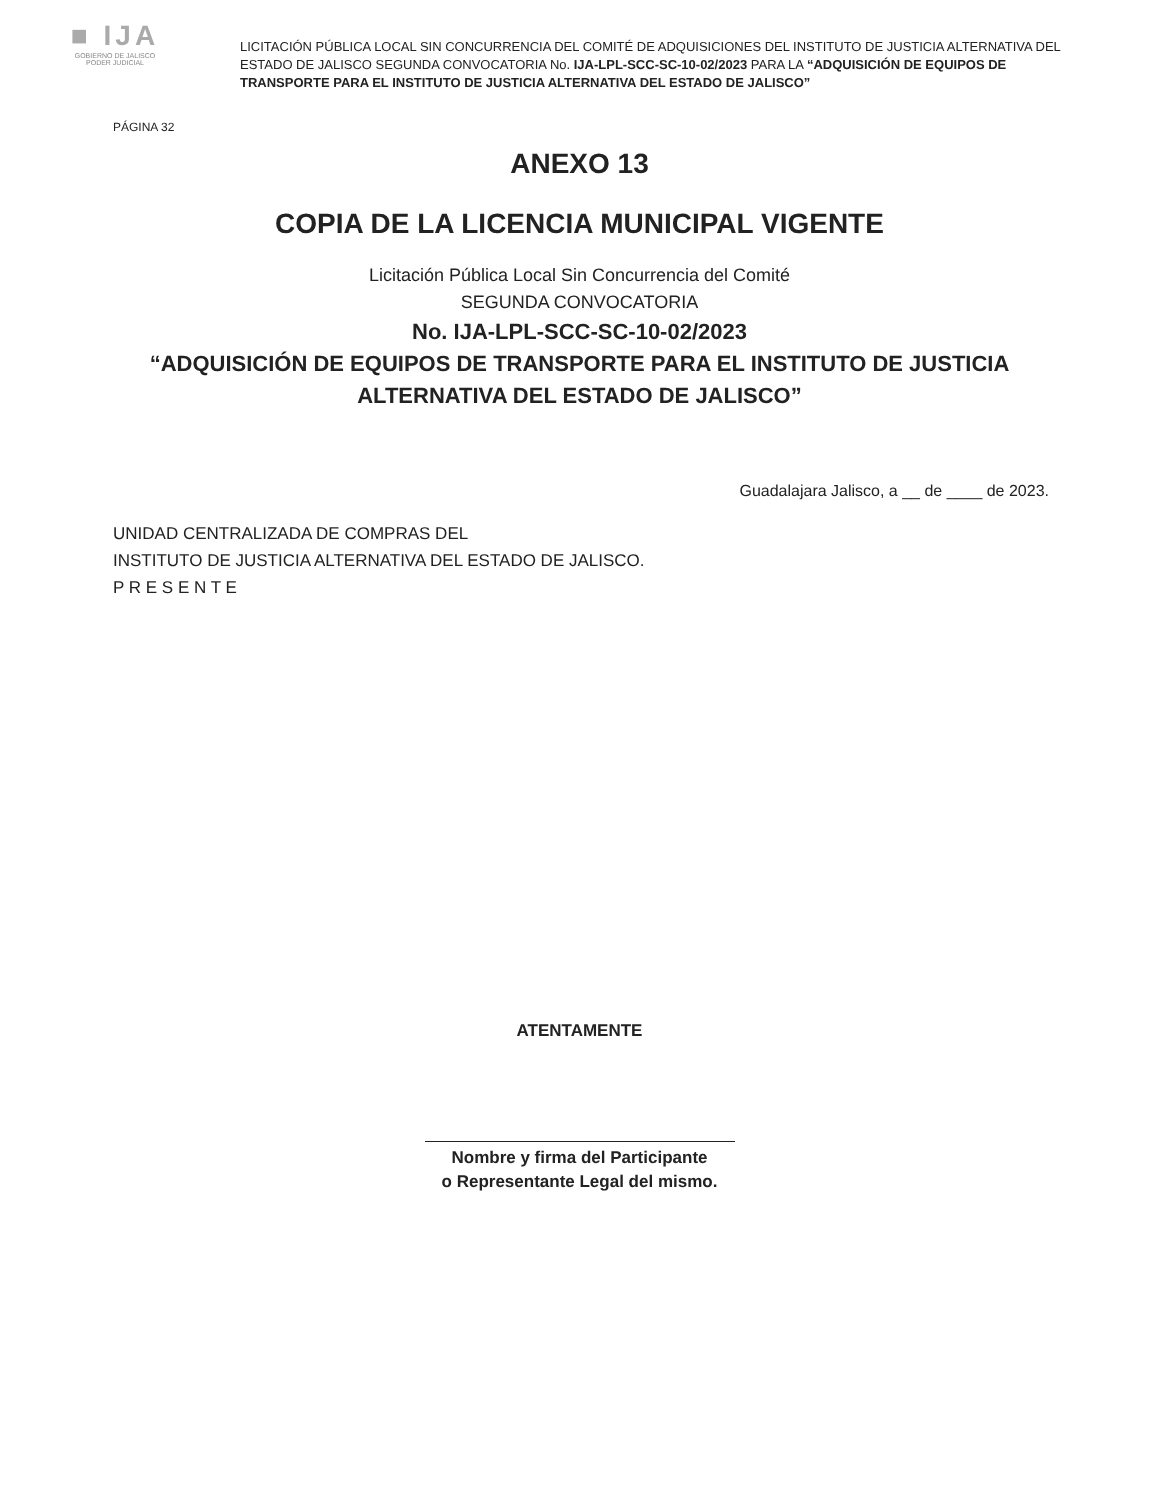■ IJA
GOBIERNO DE JALISCO
PODER JUDICIAL
LICITACIÓN PÚBLICA LOCAL SIN CONCURRENCIA DEL COMITÉ DE ADQUISICIONES DEL INSTITUTO DE JUSTICIA ALTERNATIVA DEL ESTADO DE JALISCO SEGUNDA CONVOCATORIA No. IJA-LPL-SCC-SC-10-02/2023 PARA LA “ADQUISICIÓN DE EQUIPOS DE TRANSPORTE PARA EL INSTITUTO DE JUSTICIA ALTERNATIVA DEL ESTADO DE JALISCO”
PÁGINA 32
ANEXO 13
COPIA DE LA LICENCIA MUNICIPAL VIGENTE
Licitación Pública Local Sin Concurrencia del Comité
SEGUNDA CONVOCATORIA
No. IJA-LPL-SCC-SC-10-02/2023
“ADQUISICIÓN DE EQUIPOS DE TRANSPORTE PARA EL INSTITUTO DE JUSTICIA
ALTERNATIVA DEL ESTADO DE JALISCO”
Guadalajara Jalisco, a __ de ____ de 2023.
UNIDAD CENTRALIZADA DE COMPRAS DEL
INSTITUTO DE JUSTICIA ALTERNATIVA DEL ESTADO DE JALISCO.
P R E S E N T E
ATENTAMENTE
Nombre y firma del Participante
o Representante Legal del mismo.